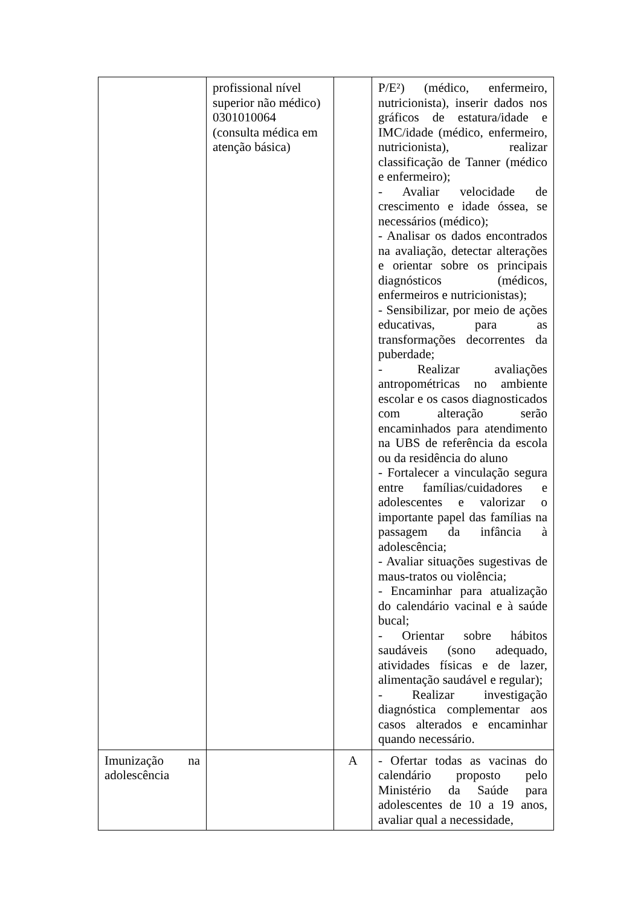| | profissional nível superior não médico) 0301010064 (consulta médica em atenção básica) | | P/E²) (médico, enfermeiro, nutricionista), inserir dados nos gráficos de estatura/idade e IMC/idade (médico, enfermeiro, nutricionista), realizar classificação de Tanner (médico e enfermeiro); - Avaliar velocidade de crescimento e idade óssea, se necessários (médico); - Analisar os dados encontrados na avaliação, detectar alterações e orientar sobre os principais diagnósticos (médicos, enfermeiros e nutricionistas); - Sensibilizar, por meio de ações educativas, para as transformações decorrentes da puberdade; - Realizar avaliações antropométricas no ambiente escolar e os casos diagnosticados com alteração serão encaminhados para atendimento na UBS de referência da escola ou da residência do aluno - Fortalecer a vinculação segura entre famílias/cuidadores e adolescentes e valorizar o importante papel das famílias na passagem da infância à adolescência; - Avaliar situações sugestivas de maus-tratos ou violência; - Encaminhar para atualização do calendário vacinal e à saúde bucal; - Orientar sobre hábitos saudáveis (sono adequado, atividades físicas e de lazer, alimentação saudável e regular); - Realizar investigação diagnóstica complementar aos casos alterados e encaminhar quando necessário. |
| Imunização na adolescência | | A | - Ofertar todas as vacinas do calendário proposto pelo Ministério da Saúde para adolescentes de 10 a 19 anos, avaliar qual a necessidade, |